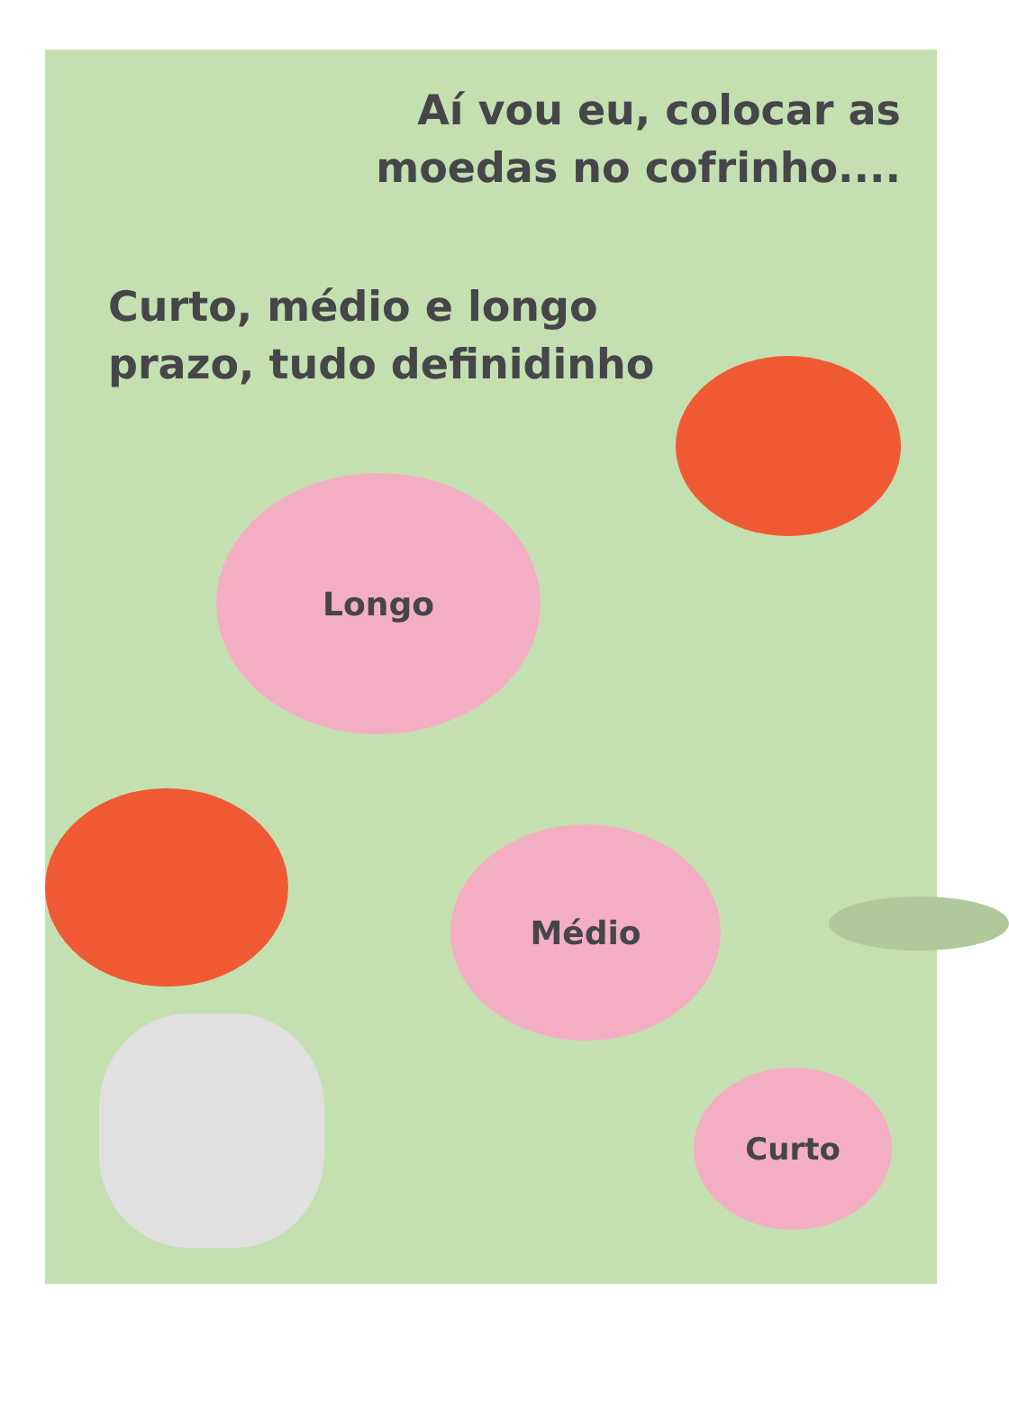Aí vou eu, colocar as
moedas no cofrinho....
Curto, médio e longo
prazo, tudo definidinho
Longo
Médio
Curto